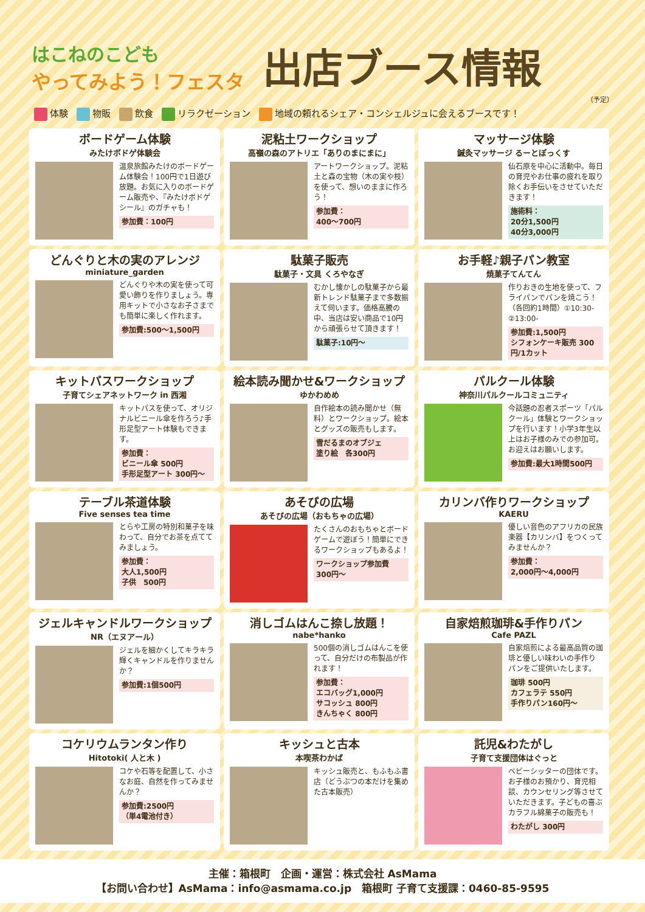はこねのこども
やってみよう！フェスタ
出店ブース情報
（予定）
体験 物販 飲食 リラクゼーション 地域の頼れるシェア・コンシェルジュに会えるブースです！
ボードゲーム体験
みたけボドゲ体験会
温泉旅館みたけのボードゲーム体験会！100円で1日遊び放題。お気に入りのボードゲーム販売や、『みたけボドゲシール』のガチャも！
参加費：100円
泥粘土ワークショップ
高嶺の森のアトリエ「ありのまにまに」
アートワークショップ。泥粘土と森の宝物（木の実や枝）を使って、想いのままに作ろう！
参加費：
400〜700円
マッサージ体験
鍼灸マッサージ るーとぽっくす
仙石原を中心に活動中。毎日の育児やお仕事の疲れを取り除くお手伝いをさせていただきます！
施術料：
20分1,500円
40分3,000円
どんぐりと木の実のアレンジ
miniature_garden
どんぐりや木の実を使って可愛い飾りを作りましょう。専用キットで小さなお子さまでも簡単に楽しく作れます。
参加費:500〜1,500円
駄菓子販売
駄菓子・文具 くろやなぎ
むかし懐かしの駄菓子から最新トレンド駄菓子まで多数揃えて伺います。価格高騰の中、当店は安い商品で10円から頑張らせて頂きます！
駄菓子:10円〜
お手軽♪親子パン教室
焼菓子てんてん
作りおきの生地を使って、フライパンでパンを焼こう！（各回約1時間）①10:30- ②13:00-
参加費:1,500円
シフォンケーキ販売 300円/1カット
キットパスワークショップ
子育てシェアネットワーク in 西湘
キットパスを使って、オリジナルビニール傘を作ろう♪手形足型アート体験もできます。
参加費：
ビニール傘 500円
手形足型アート 300円〜
絵本読み聞かせ&ワークショップ
ゆかわめめ
自作絵本の読み聞かせ（無料）とワークショップ。絵本とグッズの販売もします。
雪だるまのオブジェ
塗り絵　各300円
パルクール体験
神奈川パルクールコミュニティ
今話題の忍者スポーツ「パルクール」体験とワークショップを行います！小学3年生以上はお子様のみでの参加可。お迎えはお願いします。
参加費:最大1時間500円
テーブル茶道体験
Five senses tea time
とらや工房の特別和菓子を味わって、自分でお茶を点ててみましょう。
参加費：
大人1,500円
子供　500円
あそびの広場
あそびの広場（おもちゃの広場）
たくさんのおもちゃとボードゲームで遊ぼう！簡単にできるワークショップもあるよ！
ワークショップ参加費
300円〜
カリンバ作りワークショップ
KAERU
優しい音色のアフリカの民族楽器【カリンバ】をつくってみませんか？
参加費：
2,000円〜4,000円
ジェルキャンドルワークショップ
NR（エヌアール）
ジェルを細かくしてキラキラ輝くキャンドルを作りませんか？
参加費:1個500円
消しゴムはんこ捺し放題！
nabe*hanko
500個の消しゴムはんこを使って、自分だけの布製品が作れます！
参加費：
エコバッグ1,000円
サコッシュ 800円
きんちゃく 800円
自家焙煎珈琲&手作りパン
Cafe PAZL
自家焙煎による最高品質の珈琲と優しい味わいの手作りパンをご提供いたします。
珈琲 500円
カフェラテ 550円
手作りパン160円〜
コケリウムランタン作り
Hitotoki( 人と木 )
コケや石等を配置して、小さなお庭、自然を作ってみませんか？
参加費:2500円
（単4電池付き）
キッシュと古本
本喫茶わかば
キッシュ販売と、もふもふ書店（どうぶつの本だけを集めた古本販売）
託児&わたがし
子育て支援団体はぐっと
ベビーシッターの団体です。お子様のお預かり、育児相談、カウンセリング等させていただきます。子どもの喜ぶカラフル綿菓子の販売も！
わたがし 300円
主催：箱根町　企画・運営：株式会社 AsMama
【お問い合わせ】AsMama：info@asmama.co.jp　箱根町 子育て支援課：0460-85-9595